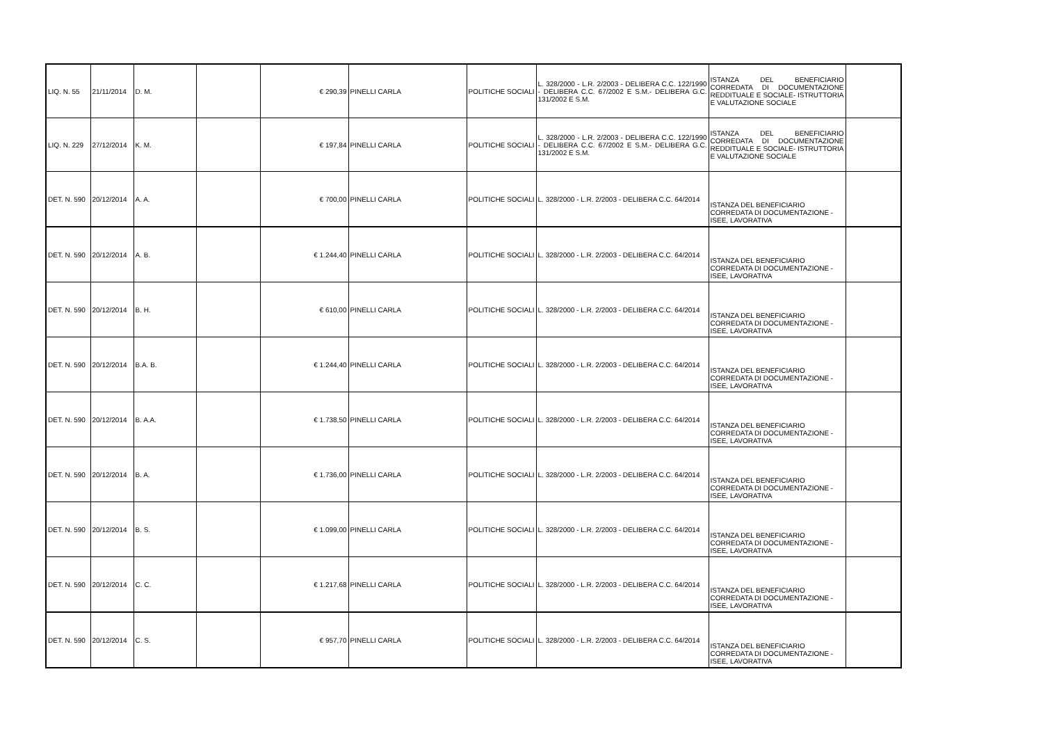| LIQ. N. 55 | 21/11/2014 | D. M. | | € 290,39 | PINELLI CARLA | POLITICHE SOCIALI | L. 328/2000 - L.R. 2/2003 - DELIBERA C.C. 122/1990 - DELIBERA C.C. 67/2002 E S.M.- DELIBERA G.C. 131/2002 E S.M. | ISTANZA DEL BENEFICIARIO CORREDATA DI DOCUMENTAZIONE REDDITUALE E SOCIALE- ISTRUTTORIA E VALUTAZIONE SOCIALE | |
| LIQ. N. 229 | 27/12/2014 | K. M. | | € 197,84 | PINELLI CARLA | POLITICHE SOCIALI | L. 328/2000 - L.R. 2/2003 - DELIBERA C.C. 122/1990 - DELIBERA C.C. 67/2002 E S.M.- DELIBERA G.C. 131/2002 E S.M. | ISTANZA DEL BENEFICIARIO CORREDATA DI DOCUMENTAZIONE REDDITUALE E SOCIALE- ISTRUTTORIA E VALUTAZIONE SOCIALE | |
| DET. N. 590 | 20/12/2014 | A. A. | | € 700,00 | PINELLI CARLA | POLITICHE SOCIALI | L. 328/2000 - L.R. 2/2003 - DELIBERA C.C. 64/2014 | ISTANZA DEL BENEFICIARIO CORREDATA DI DOCUMENTAZIONE - ISEE, LAVORATIVA | |
| DET. N. 590 | 20/12/2014 | A. B. | | € 1.244,40 | PINELLI CARLA | POLITICHE SOCIALI | L. 328/2000 - L.R. 2/2003 - DELIBERA C.C. 64/2014 | ISTANZA DEL BENEFICIARIO CORREDATA DI DOCUMENTAZIONE - ISEE, LAVORATIVA | |
| DET. N. 590 | 20/12/2014 | B. H. | | € 610,00 | PINELLI CARLA | POLITICHE SOCIALI | L. 328/2000 - L.R. 2/2003 - DELIBERA C.C. 64/2014 | ISTANZA DEL BENEFICIARIO CORREDATA DI DOCUMENTAZIONE - ISEE, LAVORATIVA | |
| DET. N. 590 | 20/12/2014 | B.A. B. | | € 1.244,40 | PINELLI CARLA | POLITICHE SOCIALI | L. 328/2000 - L.R. 2/2003 - DELIBERA C.C. 64/2014 | ISTANZA DEL BENEFICIARIO CORREDATA DI DOCUMENTAZIONE - ISEE, LAVORATIVA | |
| DET. N. 590 | 20/12/2014 | B. A.A. | | € 1.738,50 | PINELLI CARLA | POLITICHE SOCIALI | L. 328/2000 - L.R. 2/2003 - DELIBERA C.C. 64/2014 | ISTANZA DEL BENEFICIARIO CORREDATA DI DOCUMENTAZIONE - ISEE, LAVORATIVA | |
| DET. N. 590 | 20/12/2014 | B. A. | | € 1.736,00 | PINELLI CARLA | POLITICHE SOCIALI | L. 328/2000 - L.R. 2/2003 - DELIBERA C.C. 64/2014 | ISTANZA DEL BENEFICIARIO CORREDATA DI DOCUMENTAZIONE - ISEE, LAVORATIVA | |
| DET. N. 590 | 20/12/2014 | B. S. | | € 1.099,00 | PINELLI CARLA | POLITICHE SOCIALI | L. 328/2000 - L.R. 2/2003 - DELIBERA C.C. 64/2014 | ISTANZA DEL BENEFICIARIO CORREDATA DI DOCUMENTAZIONE - ISEE, LAVORATIVA | |
| DET. N. 590 | 20/12/2014 | C. C. | | € 1.217,68 | PINELLI CARLA | POLITICHE SOCIALI | L. 328/2000 - L.R. 2/2003 - DELIBERA C.C. 64/2014 | ISTANZA DEL BENEFICIARIO CORREDATA DI DOCUMENTAZIONE - ISEE, LAVORATIVA | |
| DET. N. 590 | 20/12/2014 | C. S. | | € 957,70 | PINELLI CARLA | POLITICHE SOCIALI | L. 328/2000 - L.R. 2/2003 - DELIBERA C.C. 64/2014 | ISTANZA DEL BENEFICIARIO CORREDATA DI DOCUMENTAZIONE - ISEE, LAVORATIVA | |